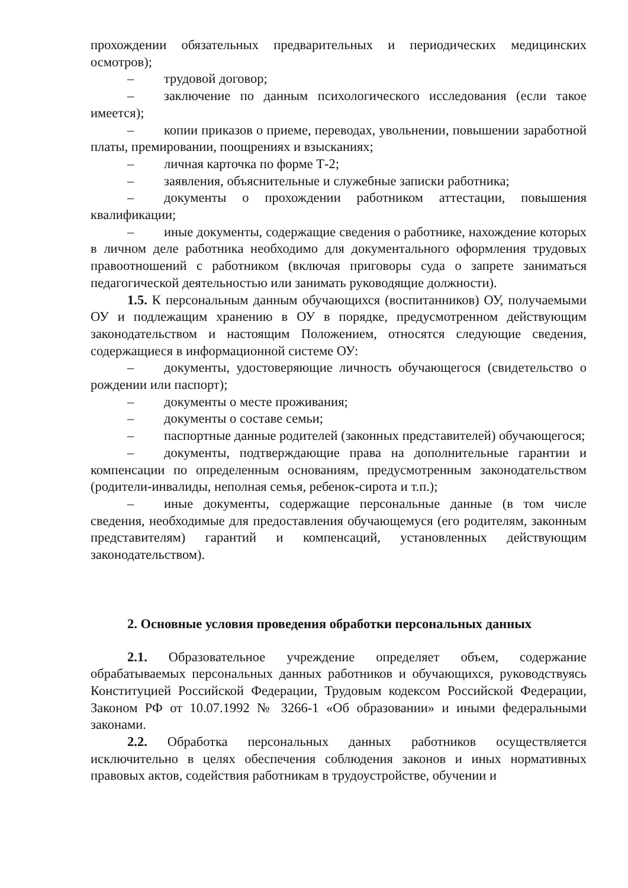прохождении обязательных предварительных и периодических медицинских осмотров);
– трудовой договор;
– заключение по данным психологического исследования (если такое имеется);
– копии приказов о приеме, переводах, увольнении, повышении заработной платы, премировании, поощрениях и взысканиях;
– личная карточка по форме Т-2;
– заявления, объяснительные и служебные записки работника;
– документы о прохождении работником аттестации, повышения квалификации;
– иные документы, содержащие сведения о работнике, нахождение которых в личном деле работника необходимо для документального оформления трудовых правоотношений с работником (включая приговоры суда о запрете заниматься педагогической деятельностью или занимать руководящие должности).
1.5. К персональным данным обучающихся (воспитанников) ОУ, получаемыми ОУ и подлежащим хранению в ОУ в порядке, предусмотренном действующим законодательством и настоящим Положением, относятся следующие сведения, содержащиеся в информационной системе ОУ:
– документы, удостоверяющие личность обучающегося (свидетельство о рождении или паспорт);
– документы о месте проживания;
– документы о составе семьи;
– паспортные данные родителей (законных представителей) обучающегося;
– документы, подтверждающие права на дополнительные гарантии и компенсации по определенным основаниям, предусмотренным законодательством (родители-инвалиды, неполная семья, ребенок-сирота и т.п.);
– иные документы, содержащие персональные данные (в том числе сведения, необходимые для предоставления обучающемуся (его родителям, законным представителям) гарантий и компенсаций, установленных действующим законодательством).
2. Основные условия проведения обработки персональных данных
2.1. Образовательное учреждение определяет объем, содержание обрабатываемых персональных данных работников и обучающихся, руководствуясь Конституцией Российской Федерации, Трудовым кодексом Российской Федерации, Законом РФ от 10.07.1992 № 3266-1 «Об образовании» и иными федеральными законами.
2.2. Обработка персональных данных работников осуществляется исключительно в целях обеспечения соблюдения законов и иных нормативных правовых актов, содействия работникам в трудоустройстве, обучении и